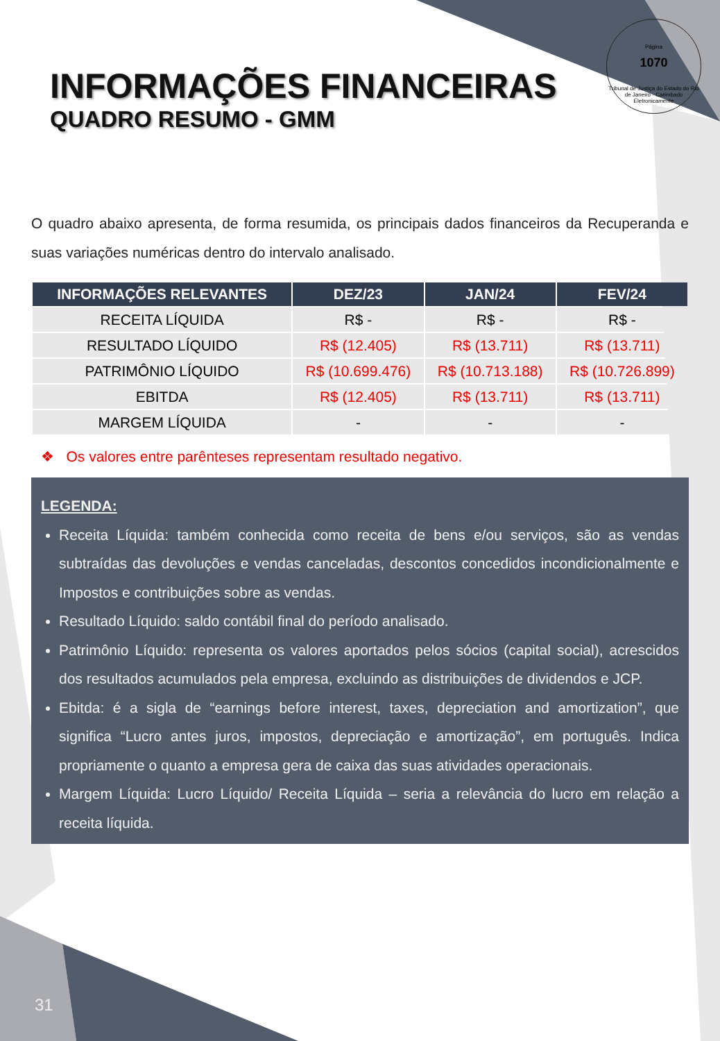Página
1070
Tribunal de Justiça do Estado do Rio de Janeiro · Carimbado Eletronicamente
INFORMAÇÕES FINANCEIRAS
QUADRO RESUMO - GMM
O quadro abaixo apresenta, de forma resumida, os principais dados financeiros da Recuperanda e suas variações numéricas dentro do intervalo analisado.
| INFORMAÇÕES RELEVANTES | DEZ/23 | JAN/24 | FEV/24 |
| --- | --- | --- | --- |
| RECEITA LÍQUIDA | R$ - | R$ - | R$ - |
| RESULTADO LÍQUIDO | R$ (12.405) | R$ (13.711) | R$ (13.711) |
| PATRIMÔNIO LÍQUIDO | R$ (10.699.476) | R$ (10.713.188) | R$ (10.726.899) |
| EBITDA | R$ (12.405) | R$ (13.711) | R$ (13.711) |
| MARGEM LÍQUIDA | - | - | - |
❖ Os valores entre parênteses representam resultado negativo.
LEGENDA:
Receita Líquida: também conhecida como receita de bens e/ou serviços, são as vendas subtraídas das devoluções e vendas canceladas, descontos concedidos incondicionalmente e Impostos e contribuições sobre as vendas.
Resultado Líquido: saldo contábil final do período analisado.
Patrimônio Líquido: representa os valores aportados pelos sócios (capital social), acrescidos dos resultados acumulados pela empresa, excluindo as distribuições de dividendos e JCP.
Ebitda: é a sigla de “earnings before interest, taxes, depreciation and amortization”, que significa “Lucro antes juros, impostos, depreciação e amortização”, em português. Indica propriamente o quanto a empresa gera de caixa das suas atividades operacionais.
Margem Líquida: Lucro Líquido/ Receita Líquida – seria a relevância do lucro em relação a receita líquida.
31